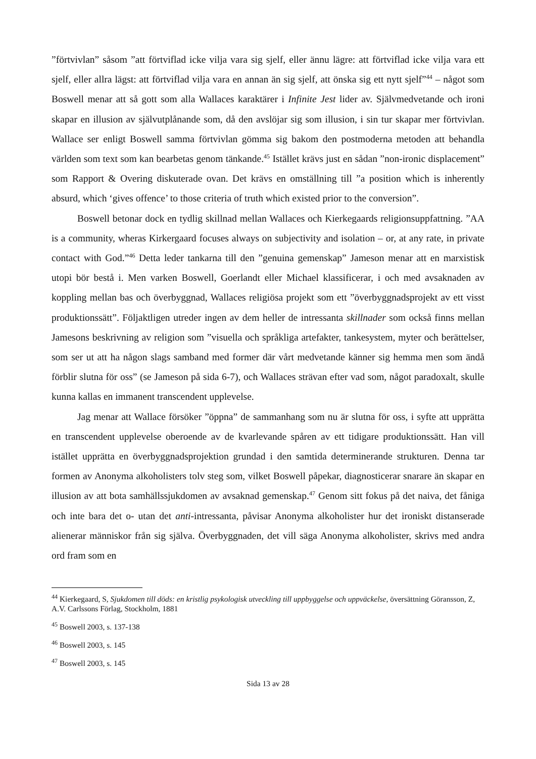”förtvivlan” såsom ”att förtviflad icke vilja vara sig sjelf, eller ännu lägre: att förtviflad icke vilja vara ett sjelf, eller allra lägst: att förtviflad vilja vara en annan än sig sjelf, att önska sig ett nytt sjelf”<sup>44</sup> – något som Boswell menar att så gott som alla Wallaces karaktärer i Infinite Jest lider av. Självmedvetande och ironi skapar en illusion av självutplånande som, då den avslöjar sig som illusion, i sin tur skapar mer förtvivlan. Wallace ser enligt Boswell samma förtvivlan gömma sig bakom den postmoderna metoden att behandla världen som text som kan bearbetas genom tänkande.<sup>45</sup> Istället krävs just en sådan ”non-ironic displacement” som Rapport & Overing diskuterade ovan. Det krävs en omställning till ”a position which is inherently absurd, which ‘gives offence’ to those criteria of truth which existed prior to the conversion”.
Boswell betonar dock en tydlig skillnad mellan Wallaces och Kierkegaards religionsuppfattning. ”AA is a community, wheras Kirkergaard focuses always on subjectivity and isolation – or, at any rate, in private contact with God.”<sup>46</sup> Detta leder tankarna till den ”genuina gemenskap” Jameson menar att en marxistisk utopi bör bestå i. Men varken Boswell, Goerlandt eller Michael klassificerar, i och med avsaknaden av koppling mellan bas och överbyggnad, Wallaces religiösa projekt som ett ”överbyggnadsprojekt av ett visst produktionssätt”. Följaktligen utreder ingen av dem heller de intressanta skillnader som också finns mellan Jamesons beskrivning av religion som ”visuella och språkliga artefakter, tankesystem, myter och berättelser, som ser ut att ha någon slags samband med former där vårt medvetande känner sig hemma men som ändå förblir slutna för oss” (se Jameson på sida 6-7), och Wallaces strävan efter vad som, något paradoxalt, skulle kunna kallas en immanent transcendent upplevelse.
Jag menar att Wallace försöker ”öppna” de sammanhang som nu är slutna för oss, i syfte att upprätta en transcendent upplevelse oberoende av de kvarlevande spåren av ett tidigare produktionssätt. Han vill istället upprätta en överbyggnadsprojektion grundad i den samtida determinerande strukturen. Denna tar formen av Anonyma alkoholisters tolv steg som, vilket Boswell påpekar, diagnosticerar snarare än skapar en illusion av att bota samhällssjukdomen av avsaknad gemenskap.<sup>47</sup> Genom sitt fokus på det naiva, det fåniga och inte bara det o- utan det anti-intressanta, påvisar Anonyma alkoholister hur det ironiskt distanserade alienerar människor från sig själva. Överbyggnaden, det vill säga Anonyma alkoholister, skrivs med andra ord fram som en
<sup>44</sup> Kierkegaard, S, Sjukdomen till döds: en kristlig psykologisk utveckling till uppbyggelse och uppväckelse, översättning Göransson, Z, A.V. Carlssons Förlag, Stockholm, 1881
<sup>45</sup> Boswell 2003, s. 137-138
<sup>46</sup> Boswell 2003, s. 145
<sup>47</sup> Boswell 2003, s. 145
Sida 13 av 28